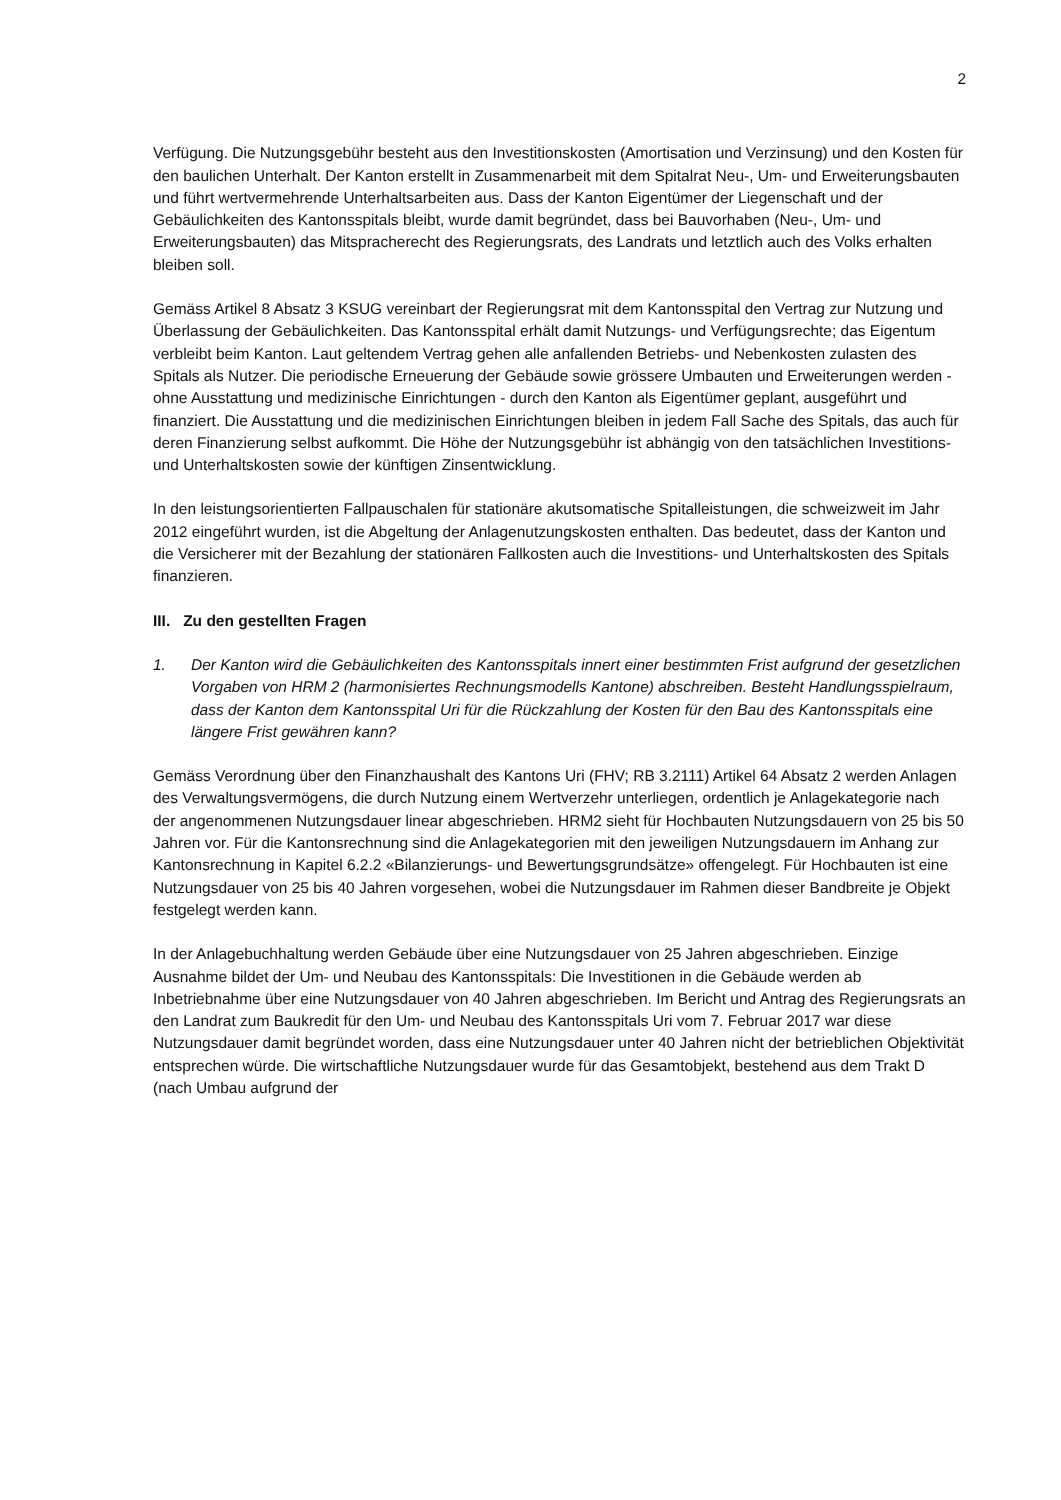2
Verfügung. Die Nutzungsgebühr besteht aus den Investitionskosten (Amortisation und Verzinsung) und den Kosten für den baulichen Unterhalt. Der Kanton erstellt in Zusammenarbeit mit dem Spitalrat Neu-, Um- und Erweiterungsbauten und führt wertvermehrende Unterhaltsarbeiten aus. Dass der Kanton Eigentümer der Liegenschaft und der Gebäulichkeiten des Kantonsspitals bleibt, wurde damit begründet, dass bei Bauvorhaben (Neu-, Um- und Erweiterungsbauten) das Mitspracherecht des Regierungsrats, des Landrats und letztlich auch des Volks erhalten bleiben soll.
Gemäss Artikel 8 Absatz 3 KSUG vereinbart der Regierungsrat mit dem Kantonsspital den Vertrag zur Nutzung und Überlassung der Gebäulichkeiten. Das Kantonsspital erhält damit Nutzungs- und Verfügungsrechte; das Eigentum verbleibt beim Kanton. Laut geltendem Vertrag gehen alle anfallenden Betriebs- und Nebenkosten zulasten des Spitals als Nutzer. Die periodische Erneuerung der Gebäude sowie grössere Umbauten und Erweiterungen werden - ohne Ausstattung und medizinische Einrichtungen - durch den Kanton als Eigentümer geplant, ausgeführt und finanziert. Die Ausstattung und die medizinischen Einrichtungen bleiben in jedem Fall Sache des Spitals, das auch für deren Finanzierung selbst aufkommt. Die Höhe der Nutzungsgebühr ist abhängig von den tatsächlichen Investitions- und Unterhaltskosten sowie der künftigen Zinsentwicklung.
In den leistungsorientierten Fallpauschalen für stationäre akutsomatische Spitalleistungen, die schweizweit im Jahr 2012 eingeführt wurden, ist die Abgeltung der Anlagenutzungskosten enthalten. Das bedeutet, dass der Kanton und die Versicherer mit der Bezahlung der stationären Fallkosten auch die Investitions- und Unterhaltskosten des Spitals finanzieren.
III. Zu den gestellten Fragen
1. Der Kanton wird die Gebäulichkeiten des Kantonsspitals innert einer bestimmten Frist aufgrund der gesetzlichen Vorgaben von HRM 2 (harmonisiertes Rechnungsmodells Kantone) abschreiben. Besteht Handlungsspielraum, dass der Kanton dem Kantonsspital Uri für die Rückzahlung der Kosten für den Bau des Kantonsspitals eine längere Frist gewähren kann?
Gemäss Verordnung über den Finanzhaushalt des Kantons Uri (FHV; RB 3.2111) Artikel 64 Absatz 2 werden Anlagen des Verwaltungsvermögens, die durch Nutzung einem Wertverzehr unterliegen, ordentlich je Anlagekategorie nach der angenommenen Nutzungsdauer linear abgeschrieben. HRM2 sieht für Hochbauten Nutzungsdauern von 25 bis 50 Jahren vor. Für die Kantonsrechnung sind die Anlagekategorien mit den jeweiligen Nutzungsdauern im Anhang zur Kantonsrechnung in Kapitel 6.2.2 «Bilanzierungs- und Bewertungsgrundsätze» offengelegt. Für Hochbauten ist eine Nutzungsdauer von 25 bis 40 Jahren vorgesehen, wobei die Nutzungsdauer im Rahmen dieser Bandbreite je Objekt festgelegt werden kann.
In der Anlagebuchhaltung werden Gebäude über eine Nutzungsdauer von 25 Jahren abgeschrieben. Einzige Ausnahme bildet der Um- und Neubau des Kantonsspitals: Die Investitionen in die Gebäude werden ab Inbetriebnahme über eine Nutzungsdauer von 40 Jahren abgeschrieben. Im Bericht und Antrag des Regierungsrats an den Landrat zum Baukredit für den Um- und Neubau des Kantonsspitals Uri vom 7. Februar 2017 war diese Nutzungsdauer damit begründet worden, dass eine Nutzungsdauer unter 40 Jahren nicht der betrieblichen Objektivität entsprechen würde. Die wirtschaftliche Nutzungsdauer wurde für das Gesamtobjekt, bestehend aus dem Trakt D (nach Umbau aufgrund der